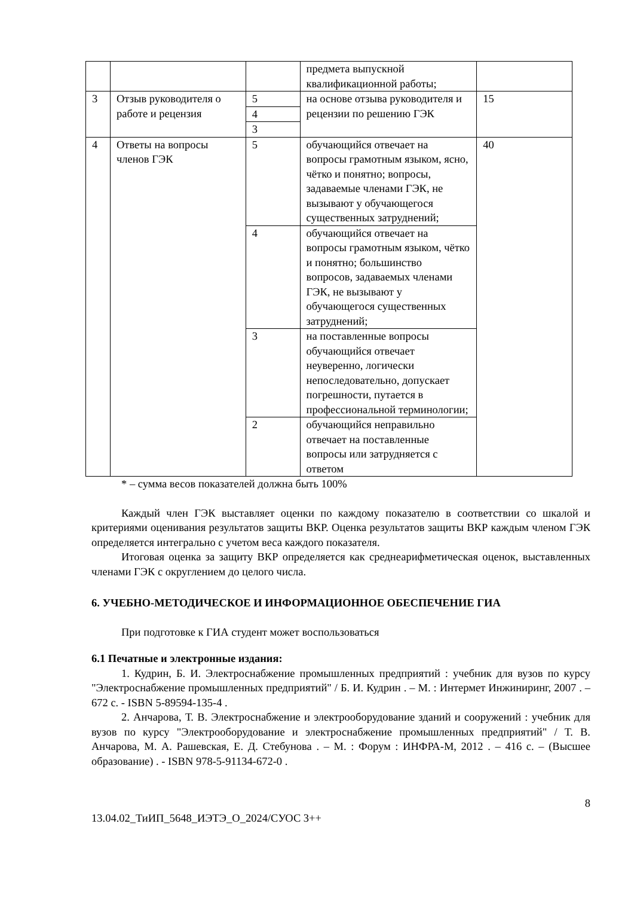| | | | предмета выпускной квалификационной работы; | |
| 3 | Отзыв руководителя о работе и рецензия | 5 | на основе отзыва руководителя и рецензии по решению ГЭК | 15 |
| | | 4 | | |
| | | 3 | | |
| 4 | Ответы на вопросы членов ГЭК | 5 | обучающийся отвечает на вопросы грамотным языком, ясно, чётко и понятно; вопросы, задаваемые членами ГЭК, не вызывают у обучающегося существенных затруднений; | 40 |
| | | 4 | обучающийся отвечает на вопросы грамотным языком, чётко и понятно; большинство вопросов, задаваемых членами ГЭК, не вызывают у обучающегося существенных затруднений; | |
| | | 3 | на поставленные вопросы обучающийся отвечает неуверенно, логически непоследовательно, допускает погрешности, путается в профессиональной терминологии; | |
| | | 2 | обучающийся неправильно отвечает на поставленные вопросы или затрудняется с ответом | |
* – сумма весов показателей должна быть 100%
Каждый член ГЭК выставляет оценки по каждому показателю в соответствии со шкалой и критериями оценивания результатов защиты ВКР. Оценка результатов защиты ВКР каждым членом ГЭК определяется интегрально с учетом веса каждого показателя.
Итоговая оценка за защиту ВКР определяется как среднеарифметическая оценок, выставленных членами ГЭК с округлением до целого числа.
6. УЧЕБНО-МЕТОДИЧЕСКОЕ И ИНФОРМАЦИОННОЕ ОБЕСПЕЧЕНИЕ ГИА
При подготовке к ГИА студент может воспользоваться
6.1 Печатные и электронные издания:
1. Кудрин, Б. И. Электроснабжение промышленных предприятий : учебник для вузов по курсу "Электроснабжение промышленных предприятий" / Б. И. Кудрин . – М. : Интермет Инжиниринг, 2007 . – 672 с. - ISBN 5-89594-135-4 .
2. Анчарова, Т. В. Электроснабжение и электрооборудование зданий и сооружений : учебник для вузов по курсу "Электрооборудование и электроснабжение промышленных предприятий" / Т. В. Анчарова, М. А. Рашевская, Е. Д. Стебунова . – М. : Форум : ИНФРА-М, 2012 . – 416 с. – (Высшее образование) . - ISBN 978-5-91134-672-0 .
8
13.04.02_ТиИП_5648_ИЭТЭ_О_2024/СУОС 3++